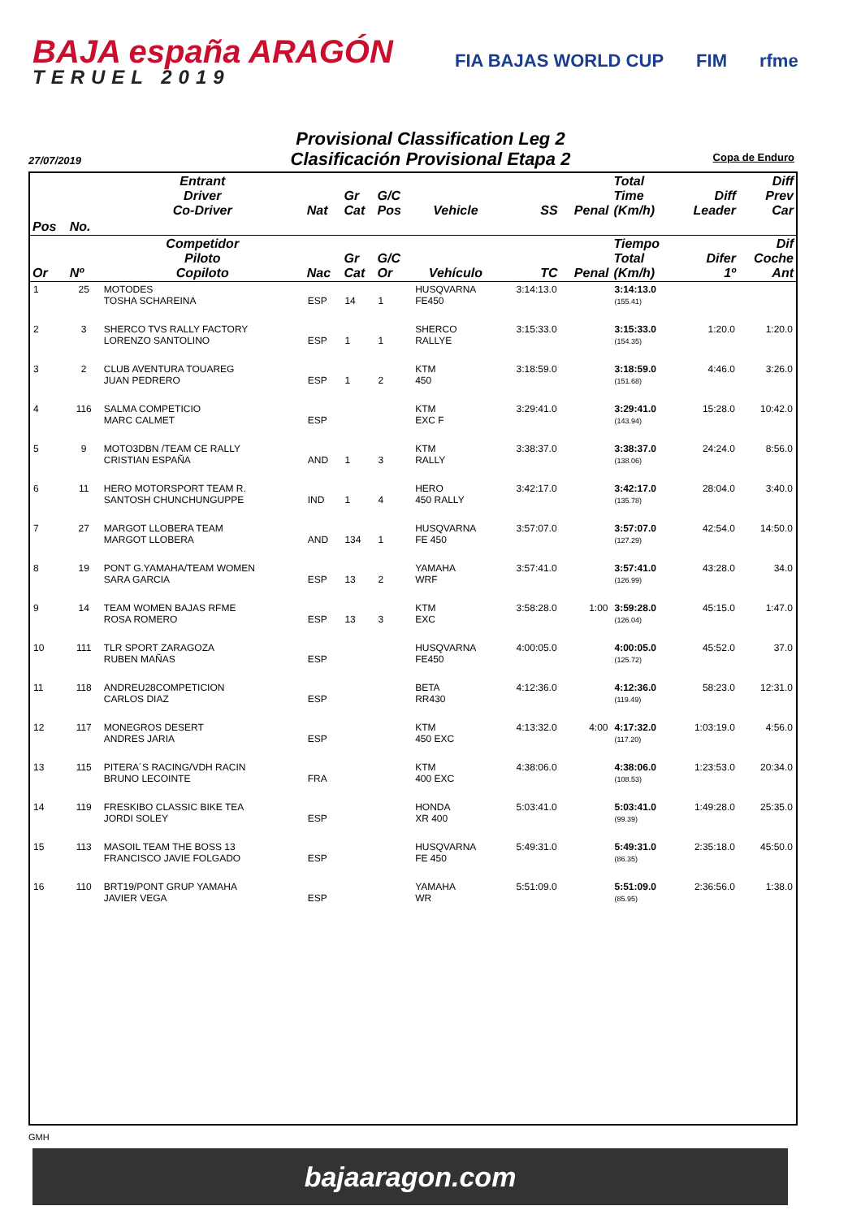BAJA españa ARAGÓN
TERUEL 2019
FIA BAJAS WORLD CUP FIM rfme
Provisional Classification Leg 2
Clasificación Provisional Etapa 2
27/07/2019 Copa de Enduro
| | | Entrant Driver Co-Driver | Nat | Gr Cat | G/C Pos | Vehicle | SS | Penal | Total Time (Km/h) | Diff Leader | Diff Prev Car |
| --- | --- | --- | --- | --- | --- | --- | --- | --- | --- | --- | --- |
| Pos | No. | | | | | | | | | | |
| Or | Nº | Competidor Piloto Copiloto | Nac | Gr Cat | G/C Or | Vehículo | TC | Penal | Tiempo Total (Km/h) | Difer 1º | Dif Coche Ant |
| 1 | 25 | MOTODES TOSHA SCHAREINA | ESP | 14 | 1 | HUSQVARNA FE450 | 3:14:13.0 | | 3:14:13.0 (155.41) | | |
| 2 | 3 | SHERCO TVS RALLY FACTORY LORENZO SANTOLINO | ESP | 1 | 1 | SHERCO RALLYE | 3:15:33.0 | | 3:15:33.0 (154.35) | 1:20.0 | 1:20.0 |
| 3 | 2 | CLUB AVENTURA TOUAREG JUAN PEDRERO | ESP | 1 | 2 | KTM 450 | 3:18:59.0 | | 3:18:59.0 (151.68) | 4:46.0 | 3:26.0 |
| 4 | 116 | SALMA COMPETICIO MARC CALMET | ESP | | | KTM EXC F | 3:29:41.0 | | 3:29:41.0 (143.94) | 15:28.0 | 10:42.0 |
| 5 | 9 | MOTO3DBN /TEAM CE RALLY CRISTIAN ESPAÑA | AND | 1 | 3 | KTM RALLY | 3:38:37.0 | | 3:38:37.0 (138.06) | 24:24.0 | 8:56.0 |
| 6 | 11 | HERO MOTORSPORT TEAM R. SANTOSH CHUNCHUNGUPPE | IND | 1 | 4 | HERO 450 RALLY | 3:42:17.0 | | 3:42:17.0 (135.78) | 28:04.0 | 3:40.0 |
| 7 | 27 | MARGOT LLOBERA TEAM MARGOT LLOBERA | AND | 134 | 1 | HUSQVARNA FE 450 | 3:57:07.0 | | 3:57:07.0 (127.29) | 42:54.0 | 14:50.0 |
| 8 | 19 | PONT G.YAMAHA/TEAM WOMEN SARA GARCIA | ESP | 13 | 2 | YAMAHA WRF | 3:57:41.0 | | 3:57:41.0 (126.99) | 43:28.0 | 34.0 |
| 9 | 14 | TEAM WOMEN BAJAS RFME ROSA ROMERO | ESP | 13 | 3 | KTM EXC | 3:58:28.0 | 1:00 | 3:59:28.0 (126.04) | 45:15.0 | 1:47.0 |
| 10 | 111 | TLR SPORT ZARAGOZA RUBEN MAÑAS | ESP | | | HUSQVARNA FE450 | 4:00:05.0 | | 4:00:05.0 (125.72) | 45:52.0 | 37.0 |
| 11 | 118 | ANDREU28COMPETICION CARLOS DIAZ | ESP | | | BETA RR430 | 4:12:36.0 | | 4:12:36.0 (119.49) | 58:23.0 | 12:31.0 |
| 12 | 117 | MONEGROS DESERT ANDRES JARIA | ESP | | | KTM 450 EXC | 4:13:32.0 | 4:00 | 4:17:32.0 (117.20) | 1:03:19.0 | 4:56.0 |
| 13 | 115 | PITERA´S RACING/VDH RACIN BRUNO LECOINTE | FRA | | | KTM 400 EXC | 4:38:06.0 | | 4:38:06.0 (108.53) | 1:23:53.0 | 20:34.0 |
| 14 | 119 | FRESKIBO CLASSIC BIKE TEA JORDI SOLEY | ESP | | | HONDA XR 400 | 5:03:41.0 | | 5:03:41.0 (99.39) | 1:49:28.0 | 25:35.0 |
| 15 | 113 | MASOIL TEAM THE BOSS 13 FRANCISCO JAVIE FOLGADO | ESP | | | HUSQVARNA FE 450 | 5:49:31.0 | | 5:49:31.0 (86.35) | 2:35:18.0 | 45:50.0 |
| 16 | 110 | BRT19/PONT GRUP YAMAHA JAVIER VEGA | ESP | | | YAMAHA WR | 5:51:09.0 | | 5:51:09.0 (85.95) | 2:36:56.0 | 1:38.0 |
GMH
bajaaragon.com